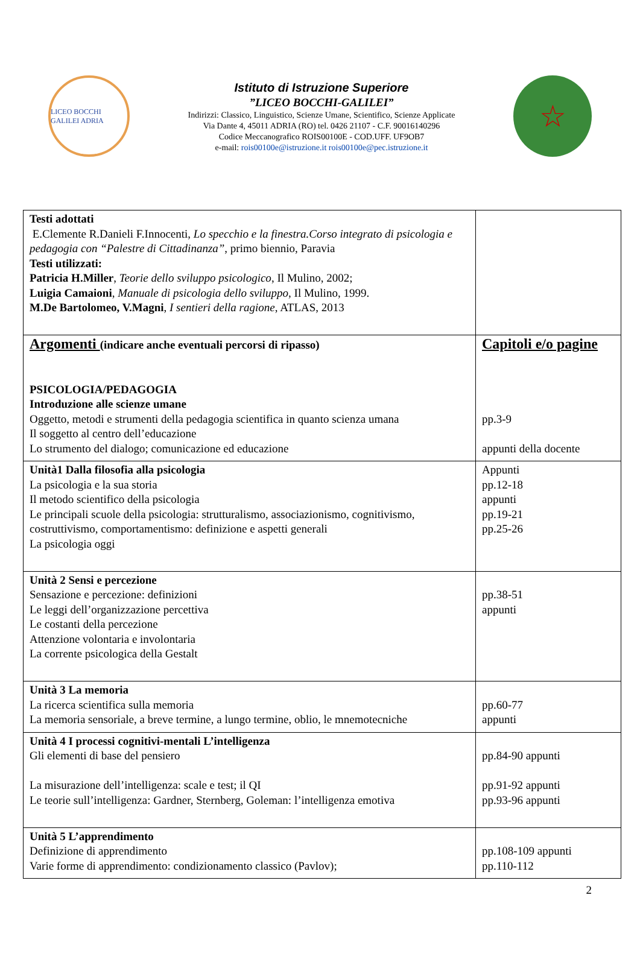LICEO BOCCHI GALILEI ADRIA
Istituto di Istruzione Superiore
”LICEO BOCCHI-GALILEI”
Indirizzi: Classico, Linguistico, Scienze Umane, Scientifico, Scienze Applicate
Via Dante 4, 45011 ADRIA (RO) tel. 0426 21107 - C.F. 90016140296
Codice Meccanografico ROIS00100E - COD.UFF. UF9OB7
e-mail: rois00100e@istruzione.it rois00100e@pec.istruzione.it
☆
| Testi adottati E.Clemente R.Danieli F.Innocenti, Lo specchio e la finestra.Corso integrato di psicologia e pedagogia con “Palestre di Cittadinanza” , primo biennio, Paravia Testi utilizzati: Patricia H.Miller , Teorie dello sviluppo psicologico , Il Mulino, 2002; Luigia Camaioni , Manuale di psicologia dello sviluppo , Il Mulino, 1999. M.De Bartolomeo, V.Magni , I sentieri della ragione , ATLAS, 2013 | |
| Argomenti (indicare anche eventuali percorsi di ripasso) PSICOLOGIA/PEDAGOGIA Introduzione alle scienze umane Oggetto, metodi e strumenti della pedagogia scientifica in quanto scienza umana Il soggetto al centro dell’educazione Lo strumento del dialogo; comunicazione ed educazione | Capitoli e/o pagine pp.3-9 appunti della docente |
| Unità1 Dalla filosofia alla psicologia La psicologia e la sua storia Il metodo scientifico della psicologia Le principali scuole della psicologia: strutturalismo, associazionismo, cognitivismo, costruttivismo, comportamentismo: definizione e aspetti generali La psicologia oggi | Appunti pp.12-18 appunti pp.19-21 pp.25-26 |
| Unità 2 Sensi e percezione Sensazione e percezione: definizioni Le leggi dell’organizzazione percettiva Le costanti della percezione Attenzione volontaria e involontaria La corrente psicologica della Gestalt | pp.38-51 appunti |
| Unità 3 La memoria La ricerca scientifica sulla memoria La memoria sensoriale, a breve termine, a lungo termine, oblio, le mnemotecniche | pp.60-77 appunti |
| Unità 4 I processi cognitivi-mentali L’intelligenza Gli elementi di base del pensiero La misurazione dell’intelligenza: scale e test; il QI Le teorie sull’intelligenza: Gardner, Sternberg, Goleman: l’intelligenza emotiva | pp.84-90 appunti pp.91-92 appunti pp.93-96 appunti |
| Unità 5 L’apprendimento Definizione di apprendimento Varie forme di apprendimento: condizionamento classico (Pavlov); | pp.108-109 appunti pp.110-112 |
2